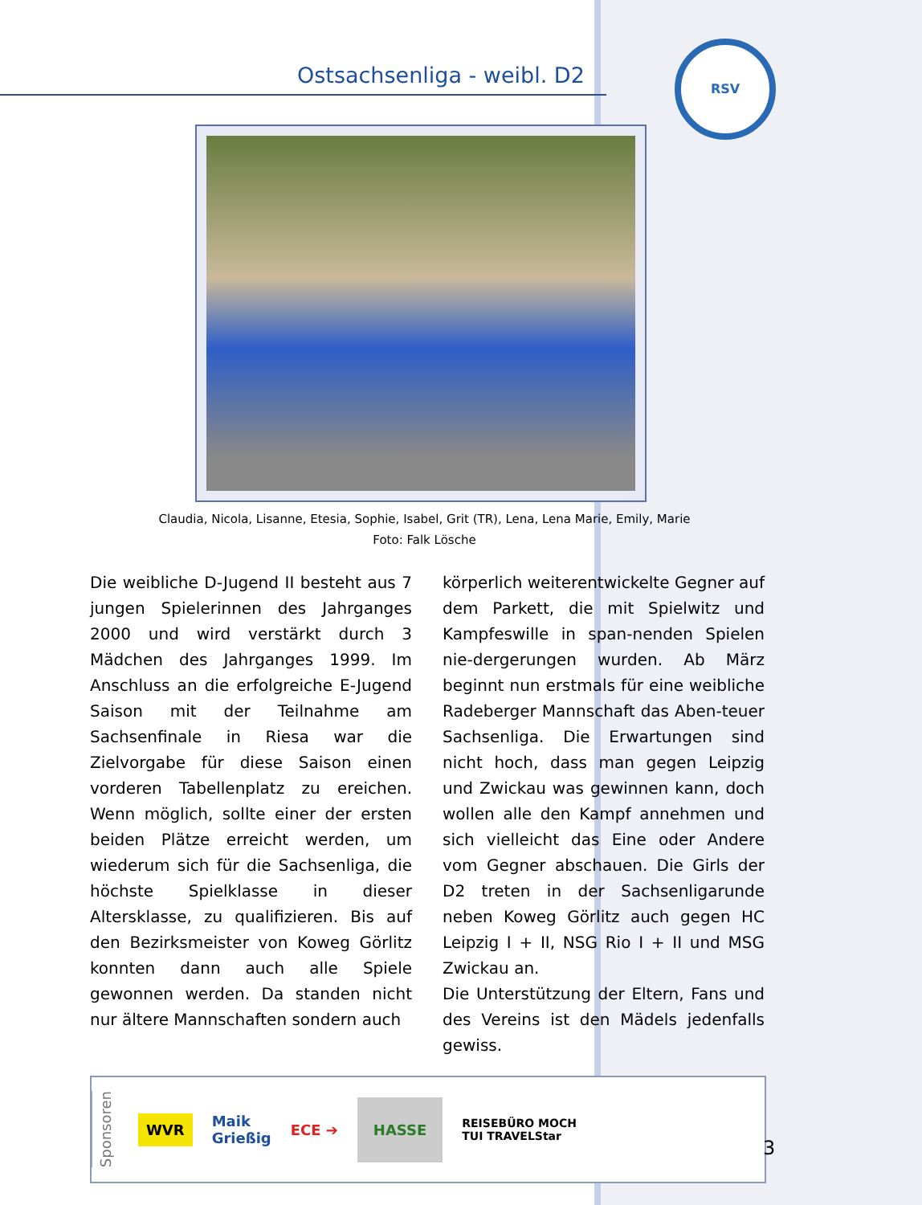Ostsachsenliga - weibl. D2
RSV
Claudia, Nicola, Lisanne, Etesia, Sophie, Isabel, Grit (TR), Lena, Lena Marie, Emily, Marie
Foto: Falk Lösche
Die weibliche D-Jugend II besteht aus 7 jungen Spielerinnen des Jahrganges 2000 und wird verstärkt durch 3 Mädchen des Jahrganges 1999. Im Anschluss an die erfolgreiche E-Jugend Saison mit der Teilnahme am Sachsenfinale in Riesa war die Zielvorgabe für diese Saison einen vorderen Tabellenplatz zu ereichen. Wenn möglich, sollte einer der ersten beiden Plätze erreicht werden, um wiederum sich für die Sachsenliga, die höchste Spielklasse in dieser Altersklasse, zu qualifizieren. Bis auf den Bezirksmeister von Koweg Görlitz konnten dann auch alle Spiele gewonnen werden. Da standen nicht nur ältere Mannschaften sondern auch
körperlich weiterentwickelte Gegner auf dem Parkett, die mit Spielwitz und Kampfeswille in span-nenden Spielen nie-dergerungen wurden. Ab März beginnt nun erstmals für eine weibliche Radeberger Mannschaft das Aben-teuer Sachsenliga. Die Erwartungen sind nicht hoch, dass man gegen Leipzig und Zwickau was gewinnen kann, doch wollen alle den Kampf annehmen und sich vielleicht das Eine oder Andere vom Gegner abschauen. Die Girls der D2 treten in der Sachsenligarunde neben Koweg Görlitz auch gegen HC Leipzig I + II, NSG Rio I + II und MSG Zwickau an.
Die Unterstützung der Eltern, Fans und des Vereins ist den Mädels jedenfalls gewiss.
Sponsoren WVR Maik
Grießig ECE ➔ HASSE REISEBÜRO MOCH
TUI TRAVELStar
3